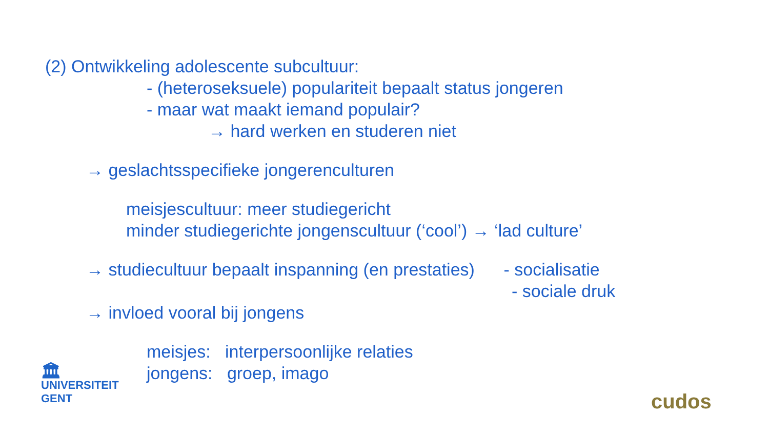(2) Ontwikkeling adolescente subcultuur:
- (heteroseksuele) populariteit bepaalt status jongeren
- maar wat maakt iemand populair?
→ hard werken en studeren niet
→ geslachtsspecifieke jongerenculturen
meisjescultuur: meer studiegericht
minder studiegerichte jongenscultuur (‘cool’) → ‘lad culture’
→ studiecultuur bepaalt inspanning (en prestaties) - socialisatie
- sociale druk
→ invloed vooral bij jongens
meisjes: interpersoonlijke relaties
jongens: groep, imago
🏛
UNIVERSITEIT
GENT
cudos